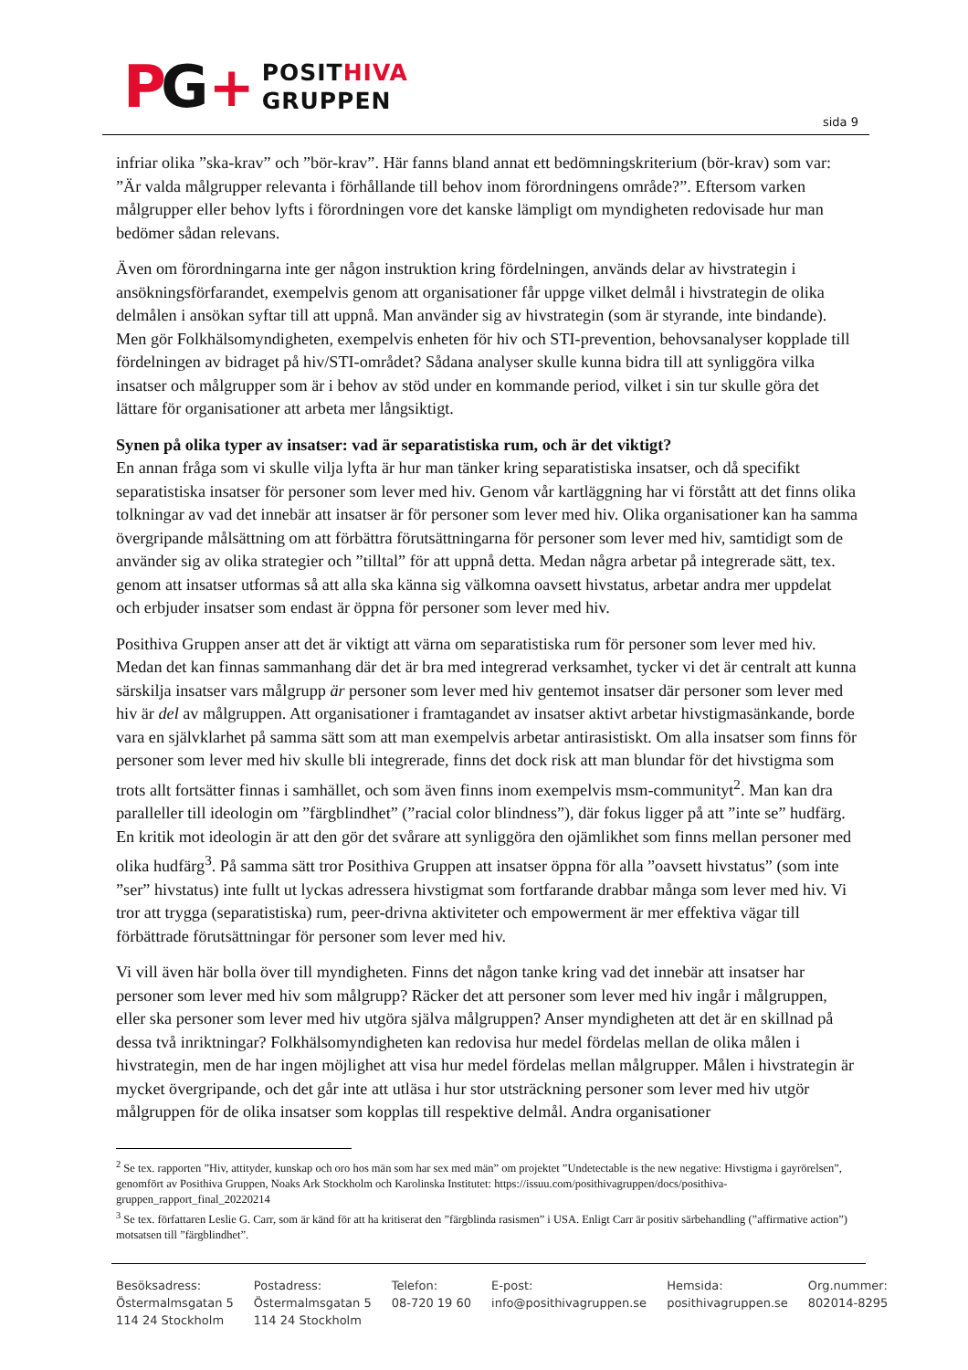PG + POSITHIVA
GRUPPEN
sida 9
infriar olika ”ska-krav” och ”bör-krav”. Här fanns bland annat ett bedömningskriterium (bör-krav) som var: ”Är valda målgrupper relevanta i förhållande till behov inom förordningens område?”. Eftersom varken målgrupper eller behov lyfts i förordningen vore det kanske lämpligt om myndigheten redovisade hur man bedömer sådan relevans.
Även om förordningarna inte ger någon instruktion kring fördelningen, används delar av hivstrategin i ansökningsförfarandet, exempelvis genom att organisationer får uppge vilket delmål i hivstrategin de olika delmålen i ansökan syftar till att uppnå. Man använder sig av hivstrategin (som är styrande, inte bindande). Men gör Folkhälsomyndigheten, exempelvis enheten för hiv och STI-prevention, behovsanalyser kopplade till fördelningen av bidraget på hiv/STI-området? Sådana analyser skulle kunna bidra till att synliggöra vilka insatser och målgrupper som är i behov av stöd under en kommande period, vilket i sin tur skulle göra det lättare för organisationer att arbeta mer långsiktigt.
Synen på olika typer av insatser: vad är separatistiska rum, och är det viktigt?
En annan fråga som vi skulle vilja lyfta är hur man tänker kring separatistiska insatser, och då specifikt separatistiska insatser för personer som lever med hiv. Genom vår kartläggning har vi förstått att det finns olika tolkningar av vad det innebär att insatser är för personer som lever med hiv. Olika organisationer kan ha samma övergripande målsättning om att förbättra förutsättningarna för personer som lever med hiv, samtidigt som de använder sig av olika strategier och ”tilltal” för att uppnå detta. Medan några arbetar på integrerade sätt, tex. genom att insatser utformas så att alla ska känna sig välkomna oavsett hivstatus, arbetar andra mer uppdelat och erbjuder insatser som endast är öppna för personer som lever med hiv.
Posithiva Gruppen anser att det är viktigt att värna om separatistiska rum för personer som lever med hiv. Medan det kan finnas sammanhang där det är bra med integrerad verksamhet, tycker vi det är centralt att kunna särskilja insatser vars målgrupp är personer som lever med hiv gentemot insatser där personer som lever med hiv är del av målgruppen. Att organisationer i framtagandet av insatser aktivt arbetar hivstigmasänkande, borde vara en självklarhet på samma sätt som att man exempelvis arbetar antirasistiskt. Om alla insatser som finns för personer som lever med hiv skulle bli integrerade, finns det dock risk att man blundar för det hivstigma som trots allt fortsätter finnas i samhället, och som även finns inom exempelvis msm-communityt<sup>2</sup>. Man kan dra paralleller till ideologin om ”färgblindhet” (”racial color blindness”), där fokus ligger på att ”inte se” hudfärg. En kritik mot ideologin är att den gör det svårare att synliggöra den ojämlikhet som finns mellan personer med olika hudfärg<sup>3</sup>. På samma sätt tror Posithiva Gruppen att insatser öppna för alla ”oavsett hivstatus” (som inte ”ser” hivstatus) inte fullt ut lyckas adressera hivstigmat som fortfarande drabbar många som lever med hiv. Vi tror att trygga (separatistiska) rum, peer-drivna aktiviteter och empowerment är mer effektiva vägar till förbättrade förutsättningar för personer som lever med hiv.
Vi vill även här bolla över till myndigheten. Finns det någon tanke kring vad det innebär att insatser har personer som lever med hiv som målgrupp? Räcker det att personer som lever med hiv ingår i målgruppen, eller ska personer som lever med hiv utgöra själva målgruppen? Anser myndigheten att det är en skillnad på dessa två inriktningar? Folkhälsomyndigheten kan redovisa hur medel fördelas mellan de olika målen i hivstrategin, men de har ingen möjlighet att visa hur medel fördelas mellan målgrupper. Målen i hivstrategin är mycket övergripande, och det går inte att utläsa i hur stor utsträckning personer som lever med hiv utgör målgruppen för de olika insatser som kopplas till respektive delmål. Andra organisationer
<sup>2</sup> Se tex. rapporten ”Hiv, attityder, kunskap och oro hos män som har sex med män” om projektet ”Undetectable is the new negative: Hivstigma i gayrörelsen”, genomfört av Posithiva Gruppen, Noaks Ark Stockholm och Karolinska Institutet: https://issuu.com/posithivagruppen/docs/posithiva-gruppen_rapport_final_20220214
<sup>3</sup> Se tex. författaren Leslie G. Carr, som är känd för att ha kritiserat den ”färgblinda rasismen” i USA. Enligt Carr är positiv särbehandling (”affirmative action”) motsatsen till ”färgblindhet”.
Besöksadress:
Östermalmsgatan 5
114 24 Stockholm
Postadress:
Östermalmsgatan 5
114 24 Stockholm
Telefon:
08-720 19 60
E-post:
info@posithivagruppen.se
Hemsida:
posithivagruppen.se
Org.nummer:
802014-8295